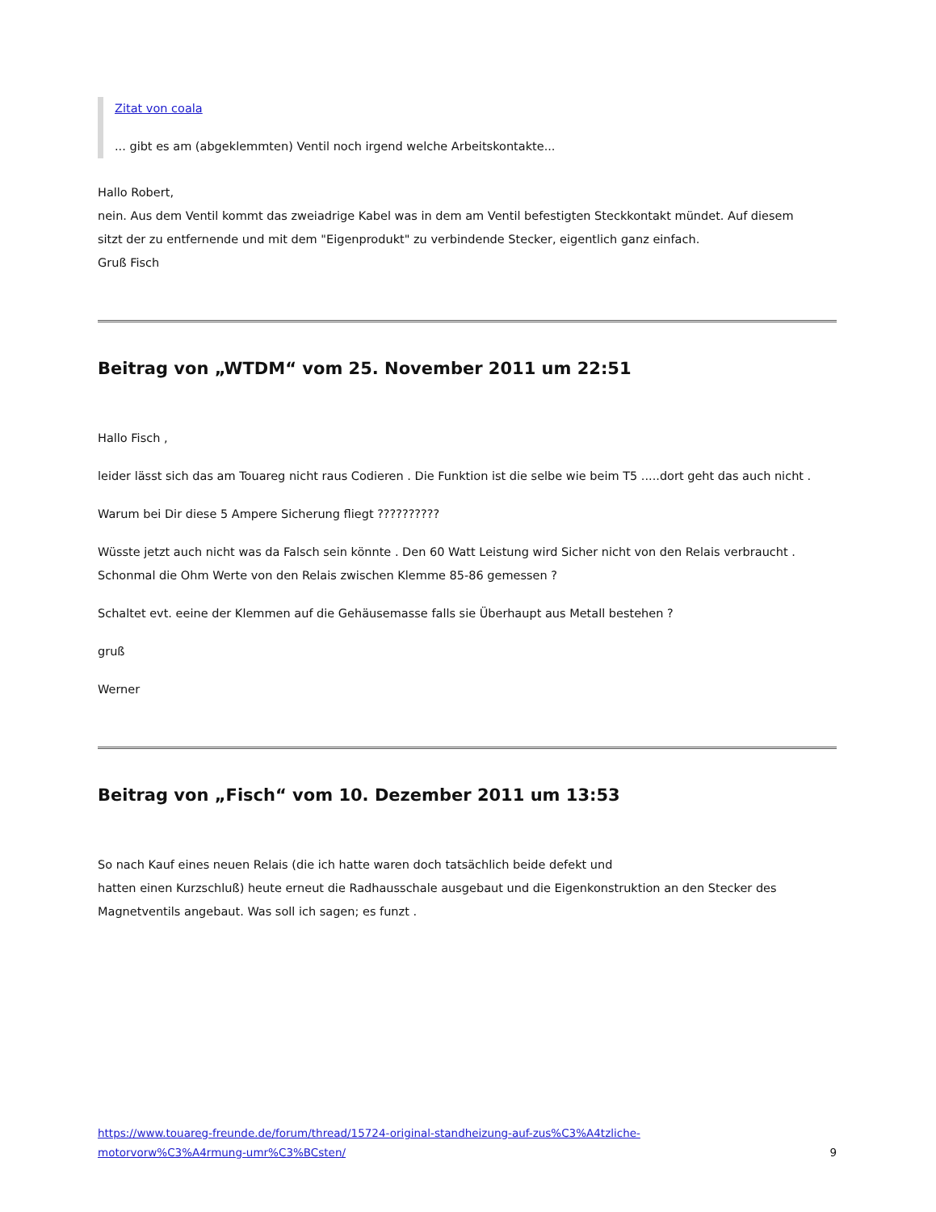Zitat von coala
... gibt es am (abgeklemmten) Ventil noch irgend welche Arbeitskontakte...
Hallo Robert,
nein. Aus dem Ventil kommt das zweiadrige Kabel was in dem am Ventil befestigten Steckkontakt mündet. Auf diesem
sitzt der zu entfernende und mit dem "Eigenprodukt" zu verbindende Stecker, eigentlich ganz einfach.
Gruß Fisch
Beitrag von „WTDM“ vom 25. November 2011 um 22:51
Hallo Fisch ,
leider lässt sich das am Touareg nicht raus Codieren . Die Funktion ist die selbe wie beim T5 .....dort geht das auch nicht .
Warum bei Dir diese 5 Ampere Sicherung fliegt ??????????
Wüsste jetzt auch nicht was da Falsch sein könnte . Den 60 Watt Leistung wird Sicher nicht von den Relais verbraucht .
Schonmal die Ohm Werte von den Relais zwischen Klemme 85-86 gemessen ?
Schaltet evt. eeine der Klemmen auf die Gehäusemasse falls sie Überhaupt aus Metall bestehen ?
gruß
Werner
Beitrag von „Fisch“ vom 10. Dezember 2011 um 13:53
So nach Kauf eines neuen Relais (die ich hatte waren doch tatsächlich beide defekt und
hatten einen Kurzschluß) heute erneut die Radhausschale ausgebaut und die Eigenkonstruktion an den Stecker des Magnetventils angebaut. Was soll ich sagen; es funzt .
https://www.touareg-freunde.de/forum/thread/15724-original-standheizung-auf-zus%C3%A4tzliche-
motorvorw%C3%A4rmung-umr%C3%BCsten/ 9